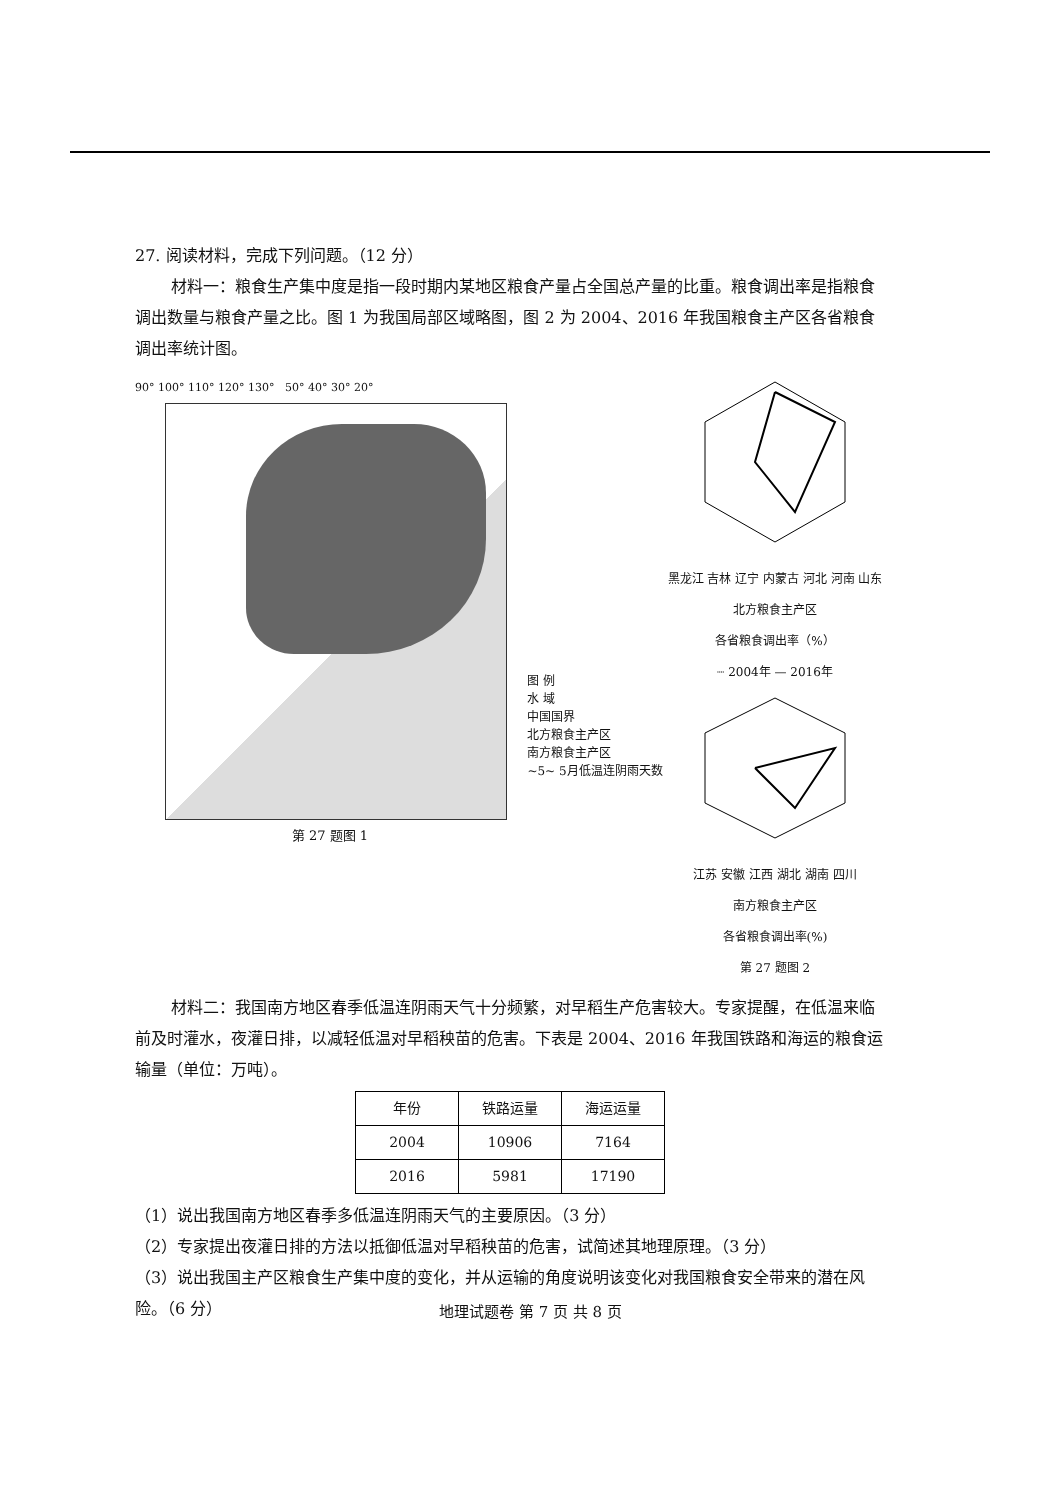27. 阅读材料，完成下列问题。（12 分）
材料一：粮食生产集中度是指一段时期内某地区粮食产量占全国总产量的比重。粮食调出率是指粮食调出数量与粮食产量之比。图 1 为我国局部区域略图，图 2 为 2004、2016 年我国粮食主产区各省粮食调出率统计图。
90° 100° 110° 120° 130° 50° 40° 30° 20°
第 27 题图 1
图 例
水 域
中国国界
北方粮食主产区
南方粮食主产区
~5~ 5月低温连阴雨天数
黑龙江 吉林 辽宁 内蒙古 河北 河南 山东
北方粮食主产区
各省粮食调出率（%）
┈ 2004年 — 2016年
江苏 安徽 江西 湖北 湖南 四川
南方粮食主产区
各省粮食调出率(%)
第 27 题图 2
材料二：我国南方地区春季低温连阴雨天气十分频繁，对早稻生产危害较大。专家提醒，在低温来临前及时灌水，夜灌日排，以减轻低温对早稻秧苗的危害。下表是 2004、2016 年我国铁路和海运的粮食运输量（单位：万吨）。
| 年份 | 铁路运量 | 海运运量 |
| --- | --- | --- |
| 2004 | 10906 | 7164 |
| 2016 | 5981 | 17190 |
（1）说出我国南方地区春季多低温连阴雨天气的主要原因。（3 分）
（2）专家提出夜灌日排的方法以抵御低温对早稻秧苗的危害，试简述其地理原理。（3 分）
（3）说出我国主产区粮食生产集中度的变化，并从运输的角度说明该变化对我国粮食安全带来的潜在风险。（6 分）
地理试题卷 第 7 页 共 8 页